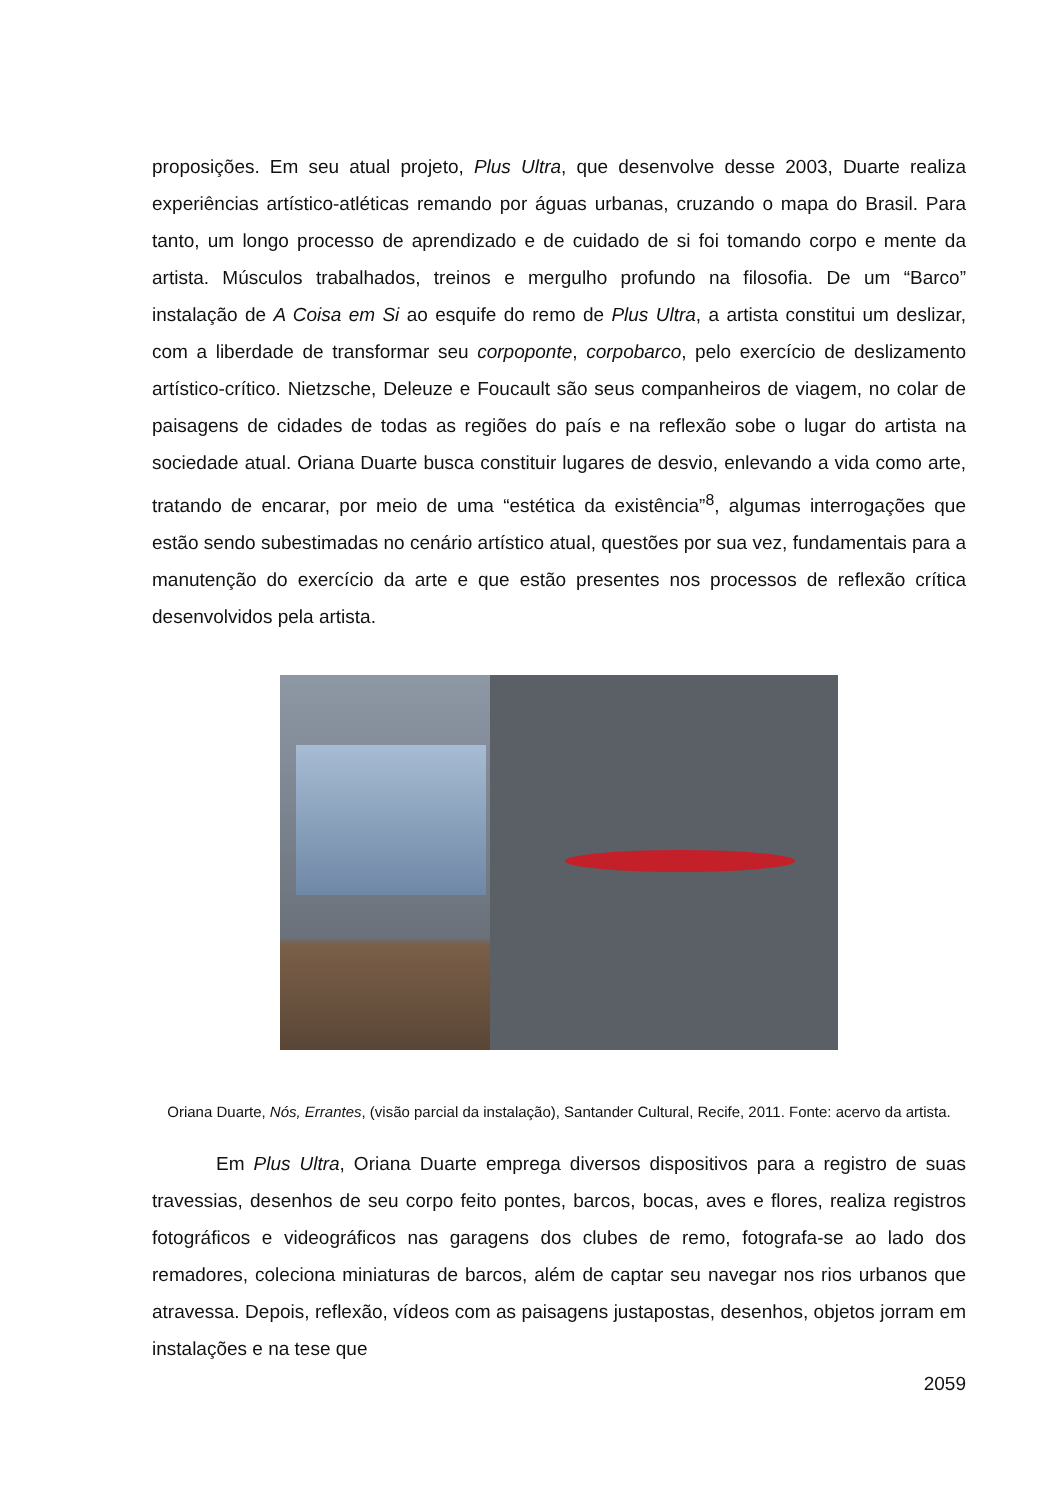proposições. Em seu atual projeto, Plus Ultra, que desenvolve desse 2003, Duarte realiza experiências artístico-atléticas remando por águas urbanas, cruzando o mapa do Brasil. Para tanto, um longo processo de aprendizado e de cuidado de si foi tomando corpo e mente da artista. Músculos trabalhados, treinos e mergulho profundo na filosofia. De um “Barco” instalação de A Coisa em Si ao esquife do remo de Plus Ultra, a artista constitui um deslizar, com a liberdade de transformar seu corpoponte, corpobarco, pelo exercício de deslizamento artístico-crítico. Nietzsche, Deleuze e Foucault são seus companheiros de viagem, no colar de paisagens de cidades de todas as regiões do país e na reflexão sobe o lugar do artista na sociedade atual. Oriana Duarte busca constituir lugares de desvio, enlevando a vida como arte, tratando de encarar, por meio de uma “estética da existência”<sup>8</sup>, algumas interrogações que estão sendo subestimadas no cenário artístico atual, questões por sua vez, fundamentais para a manutenção do exercício da arte e que estão presentes nos processos de reflexão crítica desenvolvidos pela artista.
Oriana Duarte, Nós, Errantes, (visão parcial da instalação), Santander Cultural, Recife, 2011. Fonte: acervo da artista.
Em Plus Ultra, Oriana Duarte emprega diversos dispositivos para a registro de suas travessias, desenhos de seu corpo feito pontes, barcos, bocas, aves e flores, realiza registros fotográficos e videográficos nas garagens dos clubes de remo, fotografa-se ao lado dos remadores, coleciona miniaturas de barcos, além de captar seu navegar nos rios urbanos que atravessa. Depois, reflexão, vídeos com as paisagens justapostas, desenhos, objetos jorram em instalações e na tese que
2059